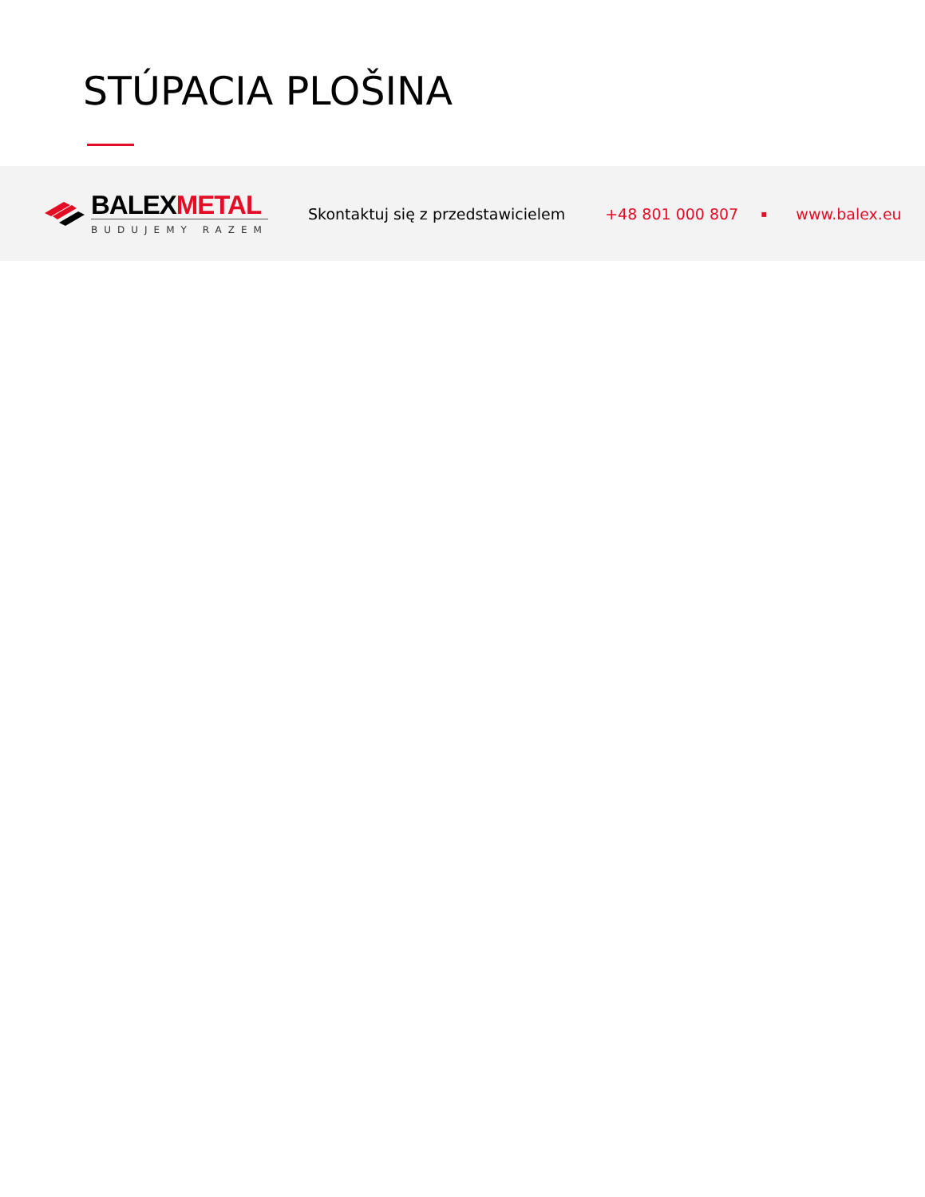STÚPACIA PLOŠINA
BALEXMETAL
BUDUJEMY RAZEM
Skontaktuj się z przedstawicielem +48 801 000 807 ▪ www.balex.eu